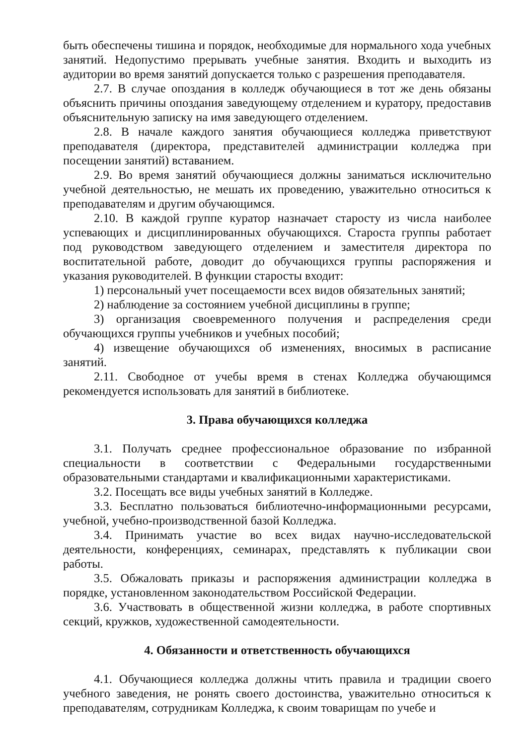быть обеспечены тишина и порядок, необходимые для нормального хода учебных занятий. Недопустимо прерывать учебные занятия. Входить и выходить из аудитории во время занятий допускается только с разрешения преподавателя.
2.7. В случае опоздания в колледж обучающиеся в тот же день обязаны объяснить причины опоздания заведующему отделением и куратору, предоставив объяснительную записку на имя заведующего отделением.
2.8. В начале каждого занятия обучающиеся колледжа приветствуют преподавателя (директора, представителей администрации колледжа при посещении занятий) вставанием.
2.9. Во время занятий обучающиеся должны заниматься исключительно учебной деятельностью, не мешать их проведению, уважительно относиться к преподавателям и другим обучающимся.
2.10. В каждой группе куратор назначает старосту из числа наиболее успевающих и дисциплинированных обучающихся. Староста группы работает под руководством заведующего отделением и заместителя директора по воспитательной работе, доводит до обучающихся группы распоряжения и указания руководителей. В функции старосты входит:
1) персональный учет посещаемости всех видов обязательных занятий;
2) наблюдение за состоянием учебной дисциплины в группе;
3) организация своевременного получения и распределения среди обучающихся группы учебников и учебных пособий;
4) извещение обучающихся об изменениях, вносимых в расписание занятий.
2.11. Свободное от учебы время в стенах Колледжа обучающимся рекомендуется использовать для занятий в библиотеке.
3. Права обучающихся колледжа
3.1. Получать среднее профессиональное образование по избранной специальности в соответствии с Федеральными государственными образовательными стандартами и квалификационными характеристиками.
3.2. Посещать все виды учебных занятий в Колледже.
3.3. Бесплатно пользоваться библиотечно-информационными ресурсами, учебной, учебно-производственной базой Колледжа.
3.4. Принимать участие во всех видах научно-исследовательской деятельности, конференциях, семинарах, представлять к публикации свои работы.
3.5. Обжаловать приказы и распоряжения администрации колледжа в порядке, установленном законодательством Российской Федерации.
3.6. Участвовать в общественной жизни колледжа, в работе спортивных секций, кружков, художественной самодеятельности.
4. Обязанности и ответственность обучающихся
4.1. Обучающиеся колледжа должны чтить правила и традиции своего учебного заведения, не ронять своего достоинства, уважительно относиться к преподавателям, сотрудникам Колледжа, к своим товарищам по учебе и